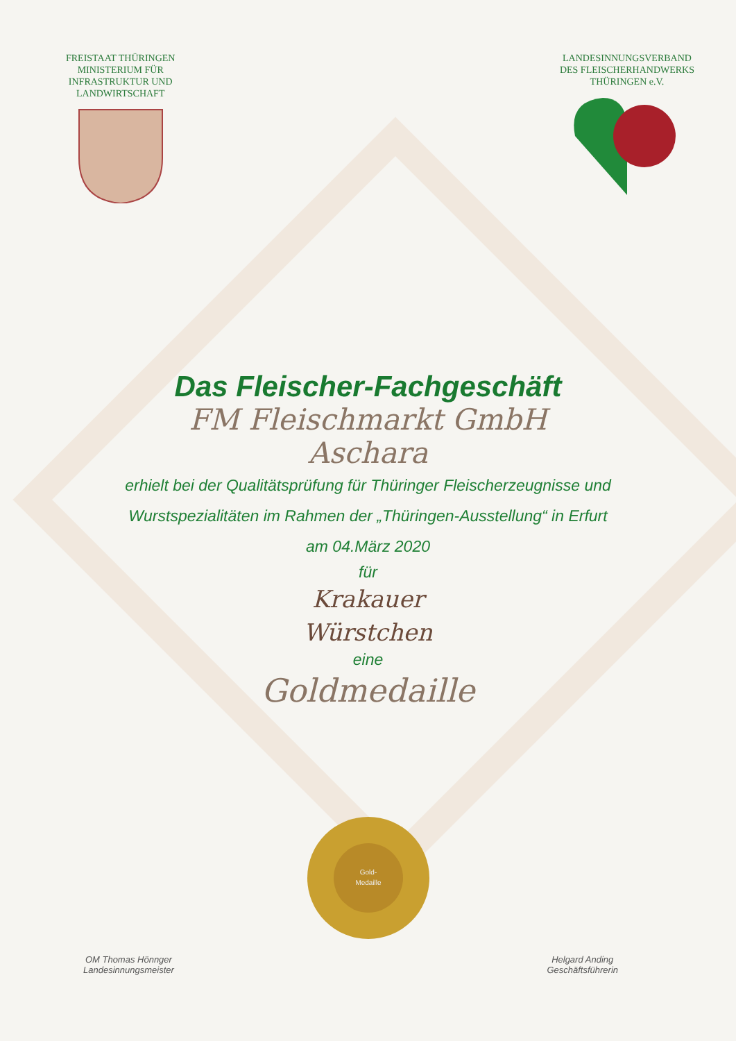FREISTAAT THÜRINGEN
MINISTERIUM FÜR
INFRASTRUKTUR UND
LANDWIRTSCHAFT
LANDESINNUNGSVERBAND
DES FLEISCHERHANDWERKS
THÜRINGEN e.V.
Das Fleischer-Fachgeschäft
FM Fleischmarkt GmbH
Aschara
erhielt bei der Qualitätsprüfung für Thüringer Fleischerzeugnisse und
Wurstspezialitäten im Rahmen der „Thüringen-Ausstellung“ in Erfurt
am 04.März 2020
für
Krakauer
Würstchen
eine
Goldmedaille
Gold-
Medaille
OM Thomas Hönnger
Landesinnungsmeister
Helgard Anding
Geschäftsführerin